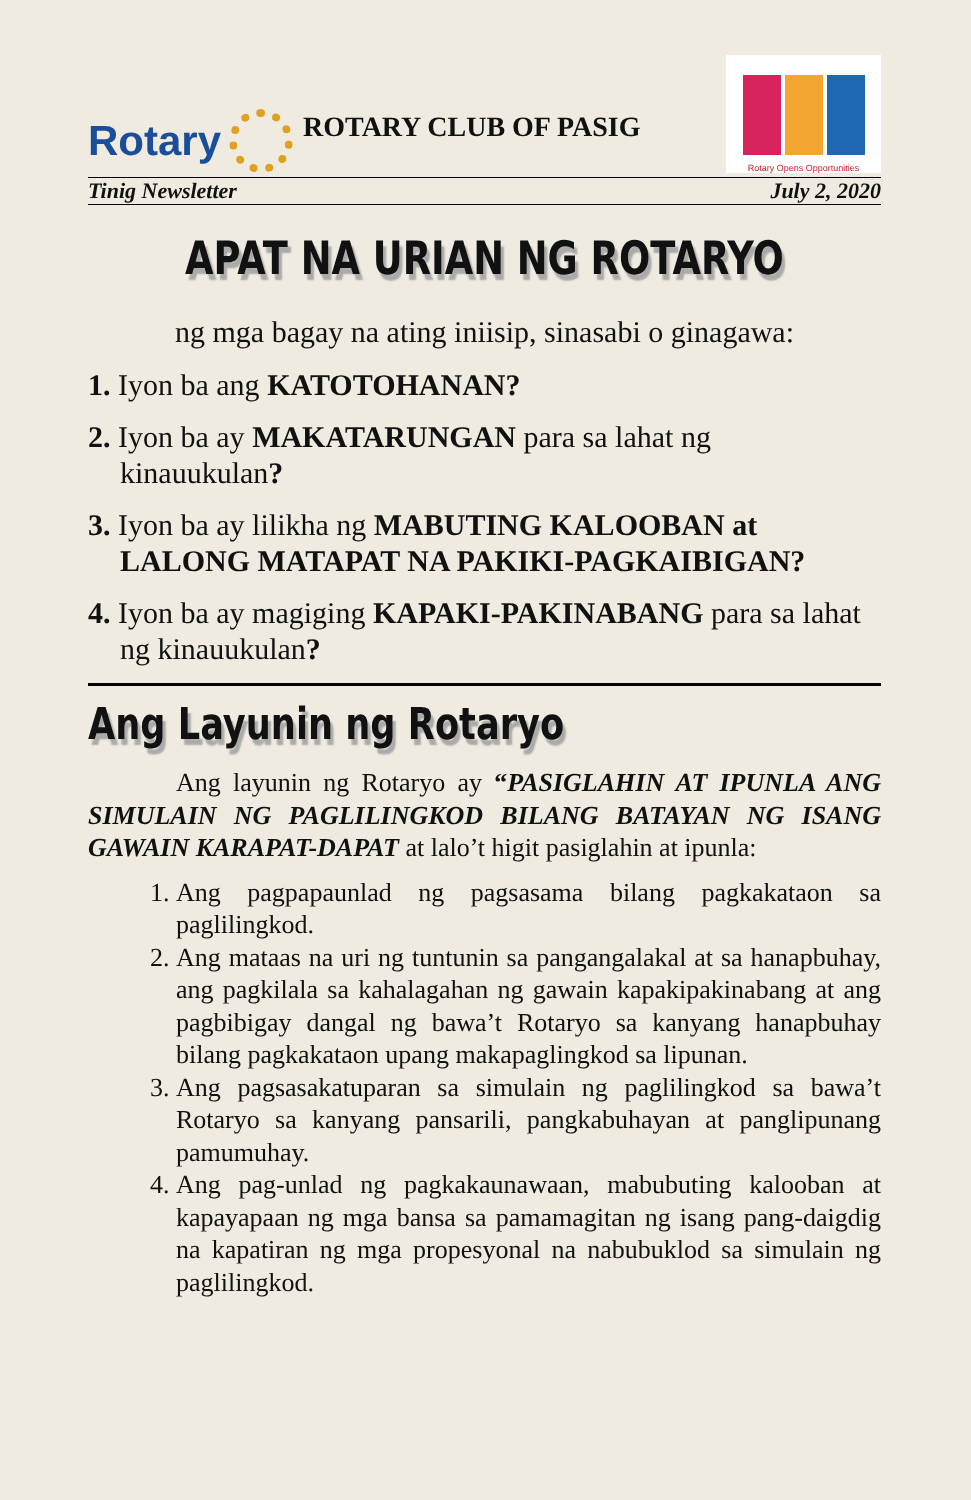Rotary
ROTARY CLUB OF PASIG
Rotary Opens Opportunities
Tinig Newsletter July 2, 2020
APAT NA URIAN NG ROTARYO
ng mga bagay na ating iniisip, sinasabi o ginagawa:
1. Iyon ba ang KATOTOHANAN?
2. Iyon ba ay MAKATARUNGAN para sa lahat ng kinauukulan?
3. Iyon ba ay lilikha ng MABUTING KALOOBAN at LALONG MATAPAT NA PAKIKI-PAGKAIBIGAN?
4. Iyon ba ay magiging KAPAKI-PAKINABANG para sa lahat ng kinauukulan?
Ang Layunin ng Rotaryo
Ang layunin ng Rotaryo ay “PASIGLAHIN AT IPUNLA ANG SIMULAIN NG PAGLILINGKOD BILANG BATAYAN NG ISANG GAWAIN KARAPAT-DAPAT at lalo’t higit pasiglahin at ipunla:
1. Ang pagpapaunlad ng pagsasama bilang pagkakataon sa paglilingkod.
2. Ang mataas na uri ng tuntunin sa pangangalakal at sa hanapbuhay, ang pagkilala sa kahalagahan ng gawain kapakipakinabang at ang pagbibigay dangal ng bawa’t Rotaryo sa kanyang hanapbuhay bilang pagkakataon upang makapaglingkod sa lipunan.
3. Ang pagsasakatuparan sa simulain ng paglilingkod sa bawa’t Rotaryo sa kanyang pansarili, pangkabuhayan at panglipunang pamumuhay.
4. Ang pag-unlad ng pagkakaunawaan, mabubuting kalooban at kapayapaan ng mga bansa sa pamamagitan ng isang pang-daigdig na kapatiran ng mga propesyonal na nabubuklod sa simulain ng paglilingkod.